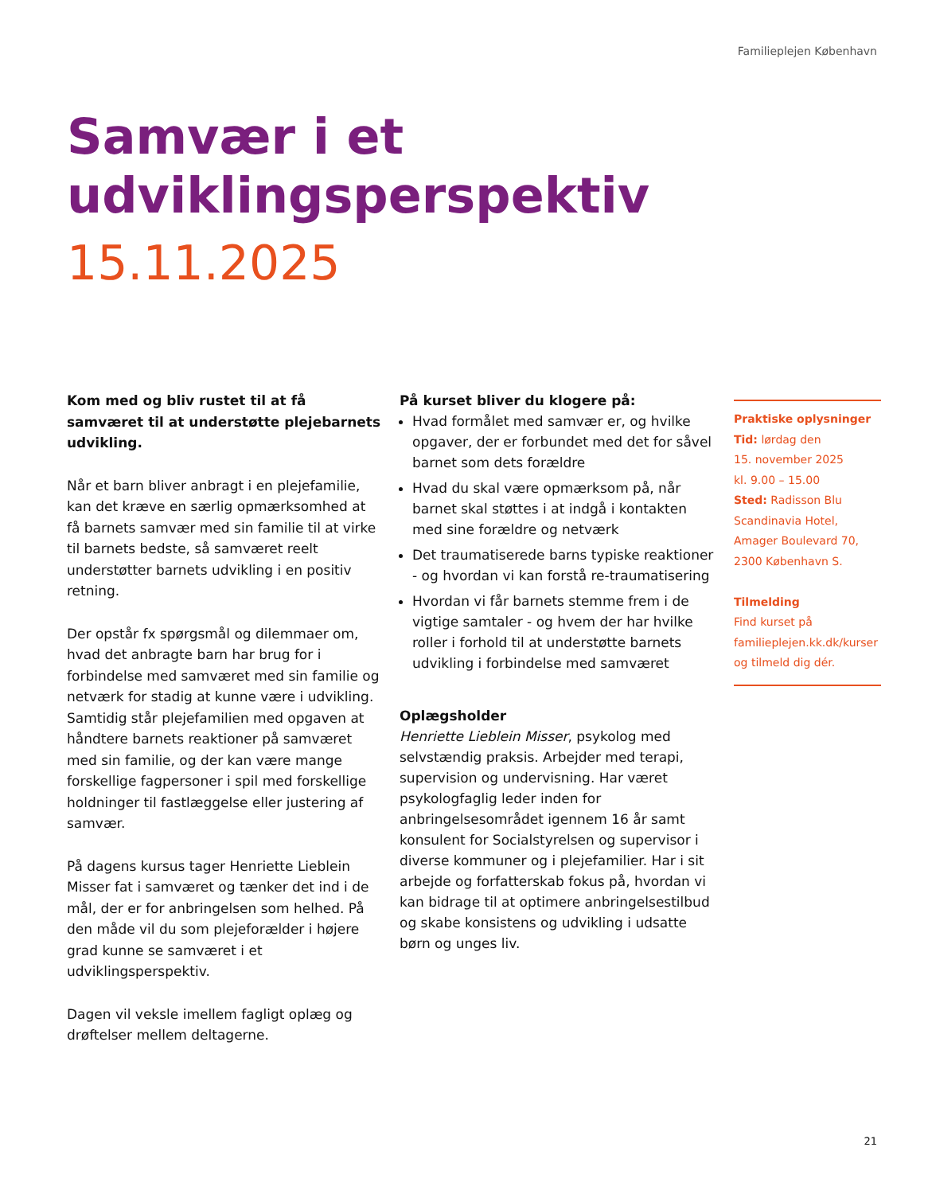Familieplejen København
Samvær i et
udviklingsperspektiv
15.11.2025
Kom med og bliv rustet til at få samværet til at understøtte plejebarnets udvikling.
Når et barn bliver anbragt i en plejefamilie, kan det kræve en særlig opmærksomhed at få barnets samvær med sin familie til at virke til barnets bedste, så samværet reelt understøtter barnets udvikling i en positiv retning.
Der opstår fx spørgsmål og dilemmaer om, hvad det anbragte barn har brug for i forbindelse med samværet med sin familie og netværk for stadig at kunne være i udvikling. Samtidig står plejefamilien med opgaven at håndtere barnets reaktioner på samværet med sin familie, og der kan være mange forskellige fagpersoner i spil med forskellige holdninger til fastlæggelse eller justering af samvær.
På dagens kursus tager Henriette Lieblein Misser fat i samværet og tænker det ind i de mål, der er for anbringelsen som helhed. På den måde vil du som plejeforælder i højere grad kunne se samværet i et udviklingsperspektiv.
Dagen vil veksle imellem fagligt oplæg og drøftelser mellem deltagerne.
På kurset bliver du klogere på:
Hvad formålet med samvær er, og hvilke opgaver, der er forbundet med det for såvel barnet som dets forældre
Hvad du skal være opmærksom på, når barnet skal støttes i at indgå i kontakten med sine forældre og netværk
Det traumatiserede barns typiske reaktioner - og hvordan vi kan forstå re-traumatisering
Hvordan vi får barnets stemme frem i de vigtige samtaler - og hvem der har hvilke roller i forhold til at understøtte barnets udvikling i forbindelse med samværet
Oplægsholder
Henriette Lieblein Misser, psykolog med selvstændig praksis. Arbejder med terapi, supervision og undervisning. Har været psykologfaglig leder inden for anbringelsesområdet igennem 16 år samt konsulent for Socialstyrelsen og supervisor i diverse kommuner og i plejefamilier. Har i sit arbejde og forfatterskab fokus på, hvordan vi kan bidrage til at optimere anbringelsestilbud og skabe konsistens og udvikling i udsatte børn og unges liv.
Praktiske oplysninger
Tid: lørdag den
15. november 2025
kl. 9.00 – 15.00
Sted: Radisson Blu
Scandinavia Hotel,
Amager Boulevard 70,
2300 København S.
Tilmelding
Find kurset på
familieplejen.kk.dk/kurser
og tilmeld dig dér.
21